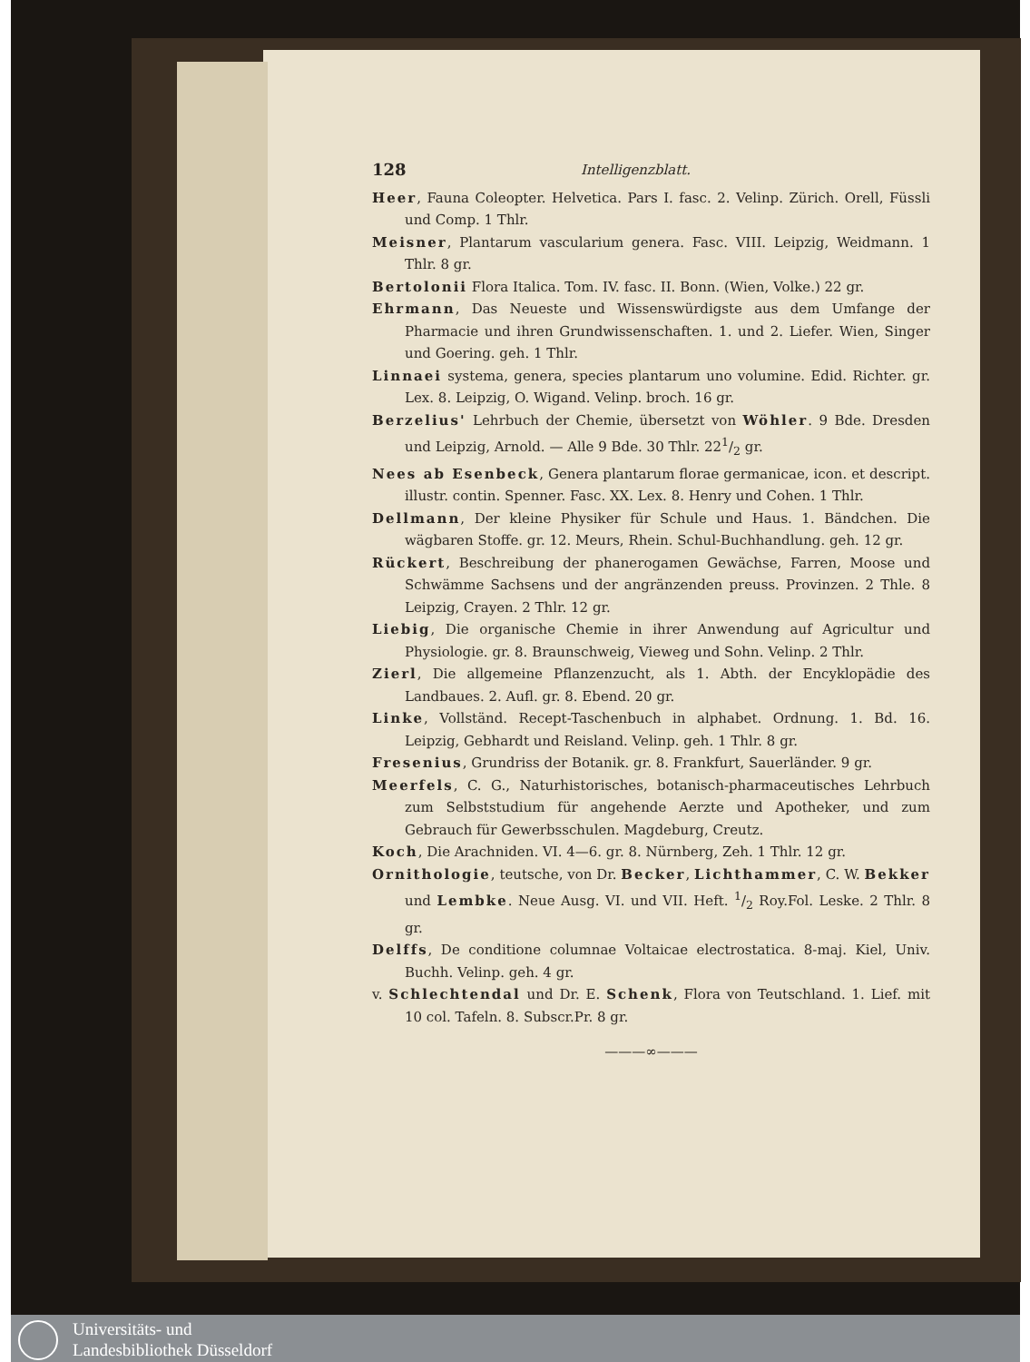128 Intelligenzblatt.
Heer, Fauna Coleopter. Helvetica. Pars I. fasc. 2. Velinp. Zürich. Orell, Füssli und Comp. 1 Thlr.
Meisner, Plantarum vascularium genera. Fasc. VIII. Leipzig, Weidmann. 1 Thlr. 8 gr.
Bertolonii Flora Italica. Tom. IV. fasc. II. Bonn. (Wien, Volke.) 22 gr.
Ehrmann, Das Neueste und Wissenswürdigste aus dem Umfange der Pharmacie und ihren Grundwissenschaften. 1. und 2. Liefer. Wien, Singer und Goering. geh. 1 Thlr.
Linnaei systema, genera, species plantarum uno volumine. Edid. Richter. gr. Lex. 8. Leipzig, O. Wigand. Velinp. broch. 16 gr.
Berzelius' Lehrbuch der Chemie, übersetzt von Wöhler. 9 Bde. Dresden und Leipzig, Arnold. — Alle 9 Bde. 30 Thlr. 221/2 gr.
Nees ab Esenbeck, Genera plantarum florae germanicae, icon. et descript. illustr. contin. Spenner. Fasc. XX. Lex. 8. Henry und Cohen. 1 Thlr.
Dellmann, Der kleine Physiker für Schule und Haus. 1. Bändchen. Die wägbaren Stoffe. gr. 12. Meurs, Rhein. Schul-Buchhandlung. geh. 12 gr.
Rückert, Beschreibung der phanerogamen Gewächse, Farren, Moose und Schwämme Sachsens und der angränzenden preuss. Provinzen. 2 Thle. 8 Leipzig, Crayen. 2 Thlr. 12 gr.
Liebig, Die organische Chemie in ihrer Anwendung auf Agricultur und Physiologie. gr. 8. Braunschweig, Vieweg und Sohn. Velinp. 2 Thlr.
Zierl, Die allgemeine Pflanzenzucht, als 1. Abth. der Encyklopädie des Landbaues. 2. Aufl. gr. 8. Ebend. 20 gr.
Linke, Vollständ. Recept-Taschenbuch in alphabet. Ordnung. 1. Bd. 16. Leipzig, Gebhardt und Reisland. Velinp. geh. 1 Thlr. 8 gr.
Fresenius, Grundriss der Botanik. gr. 8. Frankfurt, Sauerländer. 9 gr.
Meerfels, C. G., Naturhistorisches, botanisch-pharmaceutisches Lehrbuch zum Selbststudium für angehende Aerzte und Apotheker, und zum Gebrauch für Gewerbsschulen. Magdeburg, Creutz.
Koch, Die Arachniden. VI. 4—6. gr. 8. Nürnberg, Zeh. 1 Thlr. 12 gr.
Ornithologie, teutsche, von Dr. Becker, Lichthammer, C. W. Bekker und Lembke. Neue Ausg. VI. und VII. Heft. 1/2 Roy.Fol. Leske. 2 Thlr. 8 gr.
Delffs, De conditione columnae Voltaicae electrostatica. 8-maj. Kiel, Univ. Buchh. Velinp. geh. 4 gr.
v. Schlechtendal und Dr. E. Schenk, Flora von Teutschland. 1. Lief. mit 10 col. Tafeln. 8. Subscr.Pr. 8 gr.
———∞———
Universitäts- und
Landesbibliothek Düsseldorf